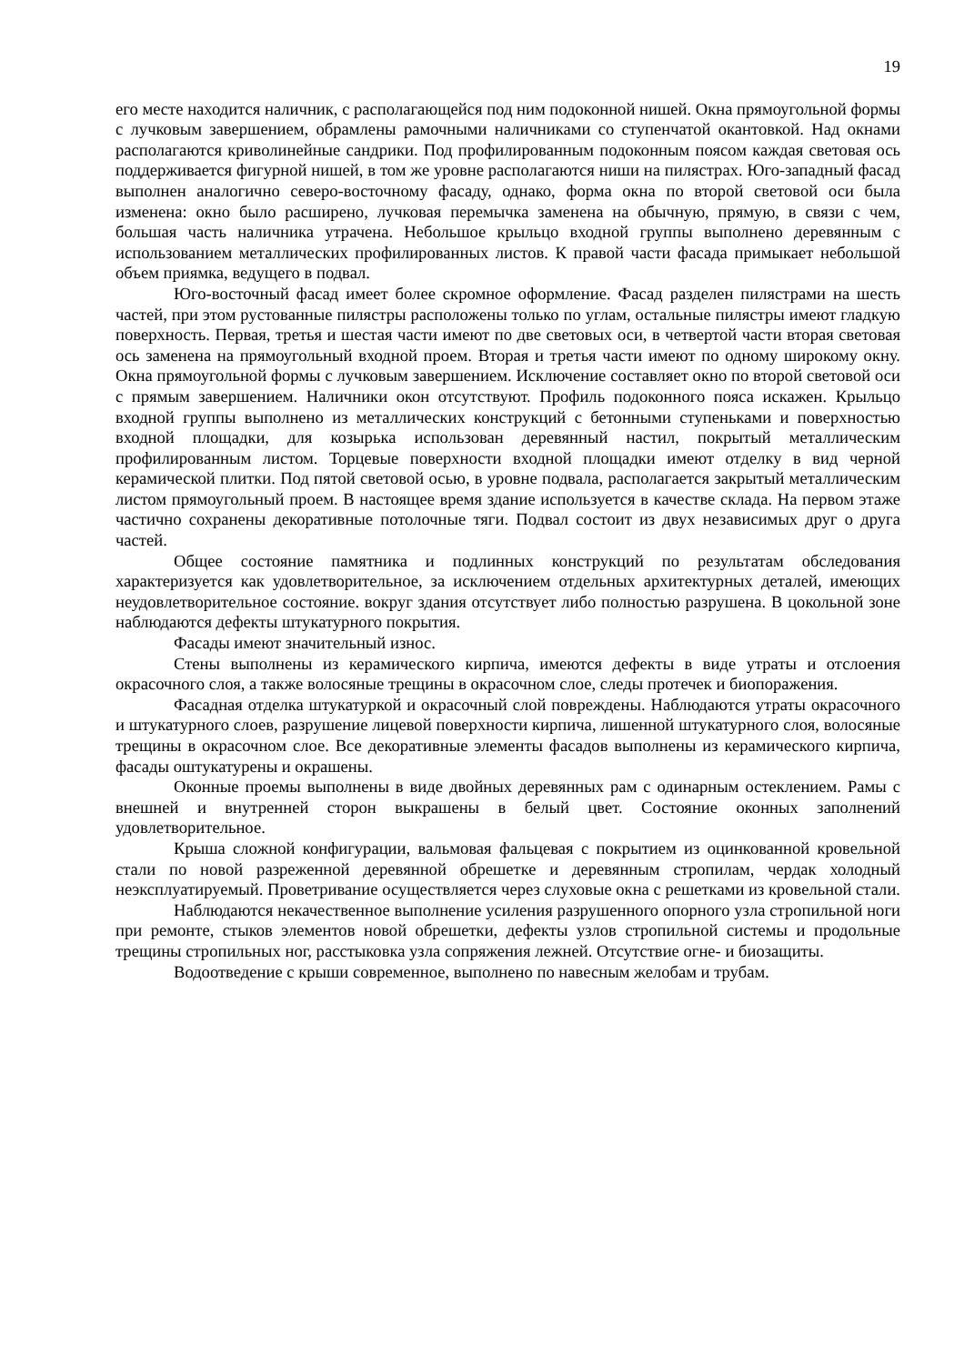19
его месте находится наличник, с располагающейся под ним подоконной нишей. Окна прямоугольной формы с лучковым завершением, обрамлены рамочными наличниками со ступенчатой окантовкой. Над окнами располагаются криволинейные сандрики. Под профилированным подоконным поясом каждая световая ось поддерживается фигурной нишей, в том же уровне располагаются ниши на пилястрах. Юго-западный фасад выполнен аналогично северо-восточному фасаду, однако, форма окна по второй световой оси была изменена: окно было расширено, лучковая перемычка заменена на обычную, прямую, в связи с чем, большая часть наличника утрачена. Небольшое крыльцо входной группы выполнено деревянным с использованием металлических профилированных листов. К правой части фасада примыкает небольшой объем приямка, ведущего в подвал.
Юго-восточный фасад имеет более скромное оформление. Фасад разделен пилястрами на шесть частей, при этом рустованные пилястры расположены только по углам, остальные пилястры имеют гладкую поверхность. Первая, третья и шестая части имеют по две световых оси, в четвертой части вторая световая ось заменена на прямоугольный входной проем. Вторая и третья части имеют по одному широкому окну. Окна прямоугольной формы с лучковым завершением. Исключение составляет окно по второй световой оси с прямым завершением. Наличники окон отсутствуют. Профиль подоконного пояса искажен. Крыльцо входной группы выполнено из металлических конструкций с бетонными ступеньками и поверхностью входной площадки, для козырька использован деревянный настил, покрытый металлическим профилированным листом. Торцевые поверхности входной площадки имеют отделку в вид черной керамической плитки. Под пятой световой осью, в уровне подвала, располагается закрытый металлическим листом прямоугольный проем. В настоящее время здание используется в качестве склада. На первом этаже частично сохранены декоративные потолочные тяги. Подвал состоит из двух независимых друг о друга частей.
Общее состояние памятника и подлинных конструкций по результатам обследования характеризуется как удовлетворительное, за исключением отдельных архитектурных деталей, имеющих неудовлетворительное состояние. вокруг здания отсутствует либо полностью разрушена. В цокольной зоне наблюдаются дефекты штукатурного покрытия.
Фасады имеют значительный износ.
Стены выполнены из керамического кирпича, имеются дефекты в виде утраты и отслоения окрасочного слоя, а также волосяные трещины в окрасочном слое, следы протечек и биопоражения.
Фасадная отделка штукатуркой и окрасочный слой повреждены. Наблюдаются утраты окрасочного и штукатурного слоев, разрушение лицевой поверхности кирпича, лишенной штукатурного слоя, волосяные трещины в окрасочном слое. Все декоративные элементы фасадов выполнены из керамического кирпича, фасады оштукатурены и окрашены.
Оконные проемы выполнены в виде двойных деревянных рам с одинарным остеклением. Рамы с внешней и внутренней сторон выкрашены в белый цвет. Состояние оконных заполнений удовлетворительное.
Крыша сложной конфигурации, вальмовая фальцевая с покрытием из оцинкованной кровельной стали по новой разреженной деревянной обрешетке и деревянным стропилам, чердак холодный неэксплуатируемый. Проветривание осуществляется через слуховые окна с решетками из кровельной стали.
Наблюдаются некачественное выполнение усиления разрушенного опорного узла стропильной ноги при ремонте, стыков элементов новой обрешетки, дефекты узлов стропильной системы и продольные трещины стропильных ног, расстыковка узла сопряжения лежней. Отсутствие огне- и биозащиты.
Водоотведение с крыши современное, выполнено по навесным желобам и трубам.